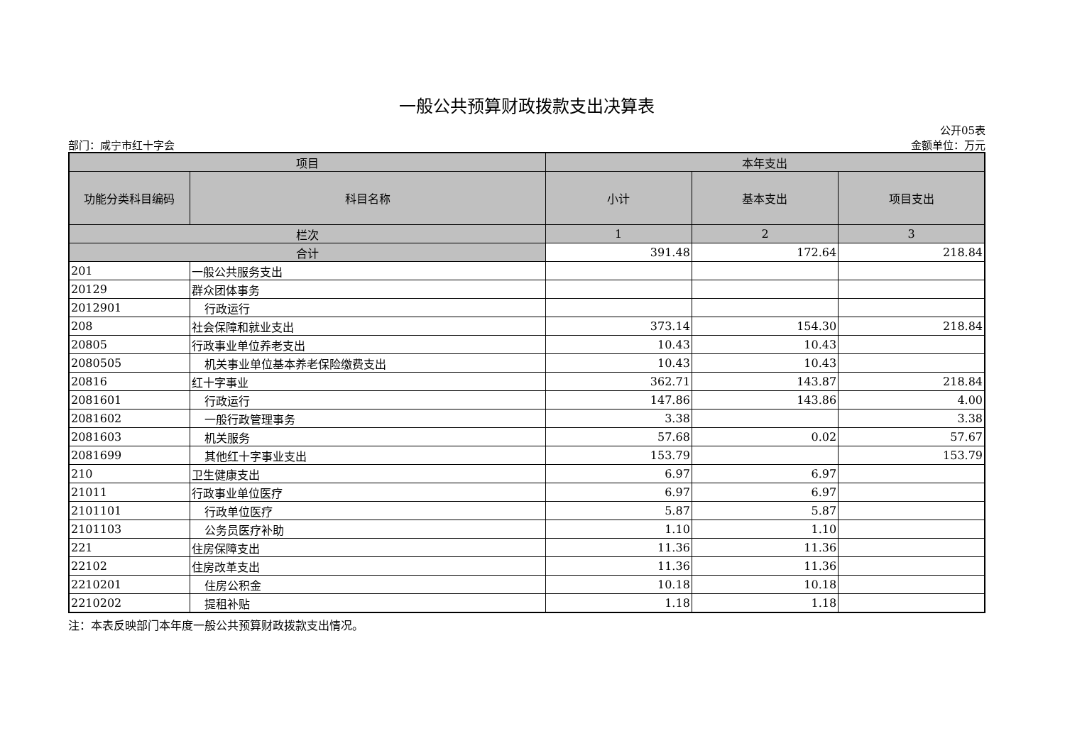一般公共预算财政拨款支出决算表
部门：咸宁市红十字会 公开05表
金额单位：万元
| 项目 | | 本年支出 | | |
| --- | --- | --- | --- | --- |
| 功能分类科目编码 | 科目名称 | 小计 | 基本支出 | 项目支出 |
| 栏次 | | 1 | 2 | 3 |
| 合计 | | 391.48 | 172.64 | 218.84 |
| 201 | 一般公共服务支出 | | | |
| 20129 | 群众团体事务 | | | |
| 2012901 | 行政运行 | | | |
| 208 | 社会保障和就业支出 | 373.14 | 154.30 | 218.84 |
| 20805 | 行政事业单位养老支出 | 10.43 | 10.43 | |
| 2080505 | 机关事业单位基本养老保险缴费支出 | 10.43 | 10.43 | |
| 20816 | 红十字事业 | 362.71 | 143.87 | 218.84 |
| 2081601 | 行政运行 | 147.86 | 143.86 | 4.00 |
| 2081602 | 一般行政管理事务 | 3.38 | | 3.38 |
| 2081603 | 机关服务 | 57.68 | 0.02 | 57.67 |
| 2081699 | 其他红十字事业支出 | 153.79 | | 153.79 |
| 210 | 卫生健康支出 | 6.97 | 6.97 | |
| 21011 | 行政事业单位医疗 | 6.97 | 6.97 | |
| 2101101 | 行政单位医疗 | 5.87 | 5.87 | |
| 2101103 | 公务员医疗补助 | 1.10 | 1.10 | |
| 221 | 住房保障支出 | 11.36 | 11.36 | |
| 22102 | 住房改革支出 | 11.36 | 11.36 | |
| 2210201 | 住房公积金 | 10.18 | 10.18 | |
| 2210202 | 提租补贴 | 1.18 | 1.18 | |
注：本表反映部门本年度一般公共预算财政拨款支出情况。